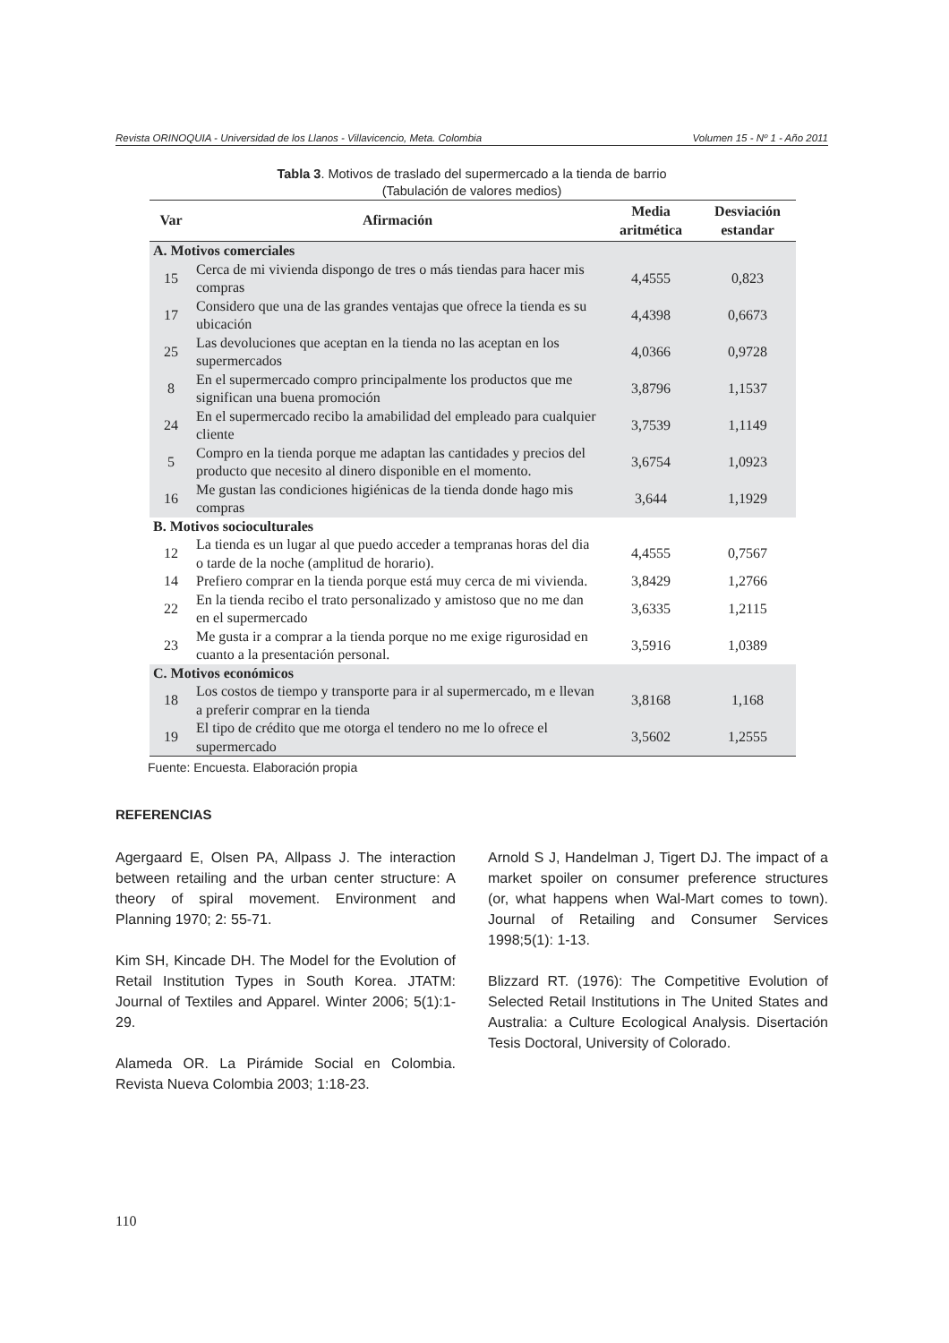Revista ORINOQUIA - Universidad de los Llanos - Villavicencio, Meta. Colombia Volumen 15 - Nº 1 - Año 2011
Tabla 3. Motivos de traslado del supermercado a la tienda de barrio
(Tabulación de valores medios)
| Var | Afirmación | Media aritmética | Desviación estandar |
| --- | --- | --- | --- |
| A. Motivos comerciales | | | |
| 15 | Cerca de mi vivienda dispongo de tres o más tiendas para hacer mis compras | 4,4555 | 0,823 |
| 17 | Considero que una de las grandes ventajas que ofrece la tienda es su ubicación | 4,4398 | 0,6673 |
| 25 | Las devoluciones que aceptan en la tienda no las aceptan en los supermercados | 4,0366 | 0,9728 |
| 8 | En el supermercado compro principalmente los productos que me significan una buena promoción | 3,8796 | 1,1537 |
| 24 | En el supermercado recibo la amabilidad del empleado para cualquier cliente | 3,7539 | 1,1149 |
| 5 | Compro en la tienda porque me adaptan las cantidades y precios del producto que necesito al dinero disponible en el momento. | 3,6754 | 1,0923 |
| 16 | Me gustan las condiciones higiénicas de la tienda donde hago mis compras | 3,644 | 1,1929 |
| B. Motivos socioculturales | | | |
| 12 | La tienda es un lugar al que puedo acceder a tempranas horas del dia o tarde de la noche (amplitud de horario). | 4,4555 | 0,7567 |
| 14 | Prefiero comprar en la tienda porque está muy cerca de mi vivienda. | 3,8429 | 1,2766 |
| 22 | En la tienda recibo el trato personalizado y amistoso que no me dan en el supermercado | 3,6335 | 1,2115 |
| 23 | Me gusta ir a comprar a la tienda porque no me exige rigurosidad en cuanto a la presentación personal. | 3,5916 | 1,0389 |
| C. Motivos económicos | | | |
| 18 | Los costos de tiempo y transporte para ir al supermercado, m e llevan a preferir comprar en la tienda | 3,8168 | 1,168 |
| 19 | El tipo de crédito que me otorga el tendero no me lo ofrece el supermercado | 3,5602 | 1,2555 |
Fuente: Encuesta. Elaboración propia
REFERENCIAS
Agergaard E, Olsen PA, Allpass J. The interaction between retailing and the urban center structure: A theory of spiral movement. Environment and Planning 1970; 2: 55-71.
Kim SH, Kincade DH. The Model for the Evolution of Retail Institution Types in South Korea. JTATM: Journal of Textiles and Apparel. Winter 2006; 5(1):1-29.
Alameda OR. La Pirámide Social en Colombia. Revista Nueva Colombia 2003; 1:18-23.
Arnold S J, Handelman J, Tigert DJ. The impact of a market spoiler on consumer preference structures (or, what happens when Wal-Mart comes to town). Journal of Retailing and Consumer Services 1998;5(1): 1-13.
Blizzard RT. (1976): The Competitive Evolution of Selected Retail Institutions in The United States and Australia: a Culture Ecological Analysis. Disertación Tesis Doctoral, University of Colorado.
110